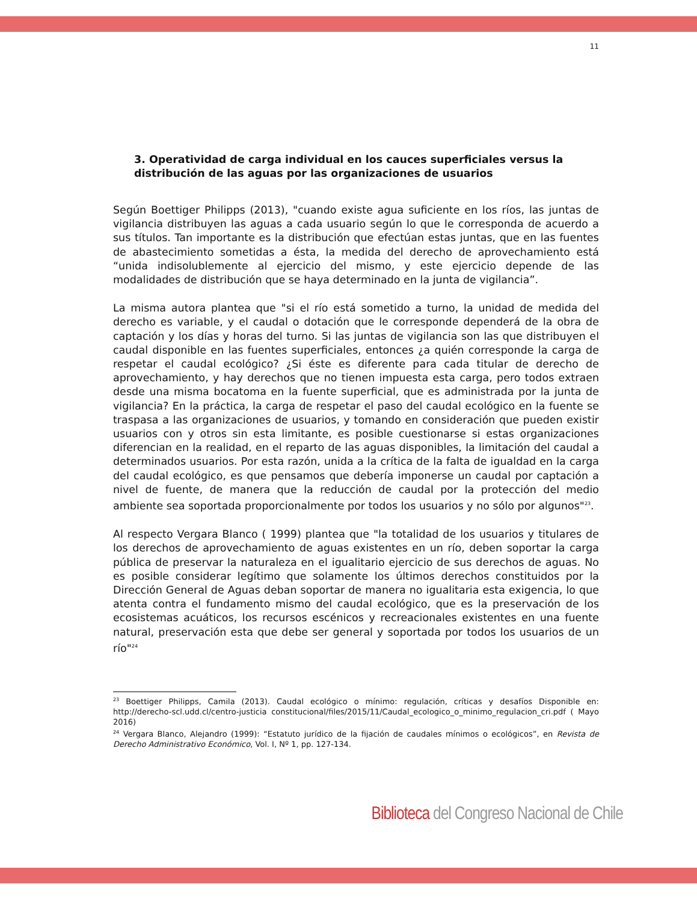11
3. Operatividad de carga individual en los cauces superficiales versus la distribución de las aguas por las organizaciones de usuarios
Según Boettiger Philipps (2013), "cuando existe agua suficiente en los ríos, las juntas de vigilancia distribuyen las aguas a cada usuario según lo que le corresponda de acuerdo a sus títulos. Tan importante es la distribución que efectúan estas juntas, que en las fuentes de abastecimiento sometidas a ésta, la medida del derecho de aprovechamiento está “unida indisolublemente al ejercicio del mismo, y este ejercicio depende de las modalidades de distribución que se haya determinado en la junta de vigilancia”.
La misma autora plantea que "si el río está sometido a turno, la unidad de medida del derecho es variable, y el caudal o dotación que le corresponde dependerá de la obra de captación y los días y horas del turno. Si las juntas de vigilancia son las que distribuyen el caudal disponible en las fuentes superficiales, entonces ¿a quién corresponde la carga de respetar el caudal ecológico? ¿Si éste es diferente para cada titular de derecho de aprovechamiento, y hay derechos que no tienen impuesta esta carga, pero todos extraen desde una misma bocatoma en la fuente superficial, que es administrada por la junta de vigilancia? En la práctica, la carga de respetar el paso del caudal ecológico en la fuente se traspasa a las organizaciones de usuarios, y tomando en consideración que pueden existir usuarios con y otros sin esta limitante, es posible cuestionarse si estas organizaciones diferencian en la realidad, en el reparto de las aguas disponibles, la limitación del caudal a determinados usuarios. Por esta razón, unida a la crítica de la falta de igualdad en la carga del caudal ecológico, es que pensamos que debería imponerse un caudal por captación a nivel de fuente, de manera que la reducción de caudal por la protección del medio ambiente sea soportada proporcionalmente por todos los usuarios y no sólo por algunos"<sup>23</sup>.
Al respecto Vergara Blanco ( 1999) plantea que "la totalidad de los usuarios y titulares de los derechos de aprovechamiento de aguas existentes en un río, deben soportar la carga pública de preservar la naturaleza en el igualitario ejercicio de sus derechos de aguas. No es posible considerar legítimo que solamente los últimos derechos constituidos por la Dirección General de Aguas deban soportar de manera no igualitaria esta exigencia, lo que atenta contra el fundamento mismo del caudal ecológico, que es la preservación de los ecosistemas acuáticos, los recursos escénicos y recreacionales existentes en una fuente natural, preservación esta que debe ser general y soportada por todos los usuarios de un río"<sup>24</sup>
<sup>23</sup> Boettiger Philipps, Camila (2013). Caudal ecológico o mínimo: regulación, críticas y desafíos Disponible en: http://derecho-scl.udd.cl/centro-justicia constitucional/files/2015/11/Caudal_ecologico_o_minimo_regulacion_cri.pdf ( Mayo 2016)
<sup>24</sup> Vergara Blanco, Alejandro (1999): “Estatuto jurídico de la fijación de caudales mínimos o ecológicos”, en Revista de Derecho Administrativo Económico, Vol. I, Nº 1, pp. 127-134.
Biblioteca del Congreso Nacional de Chile